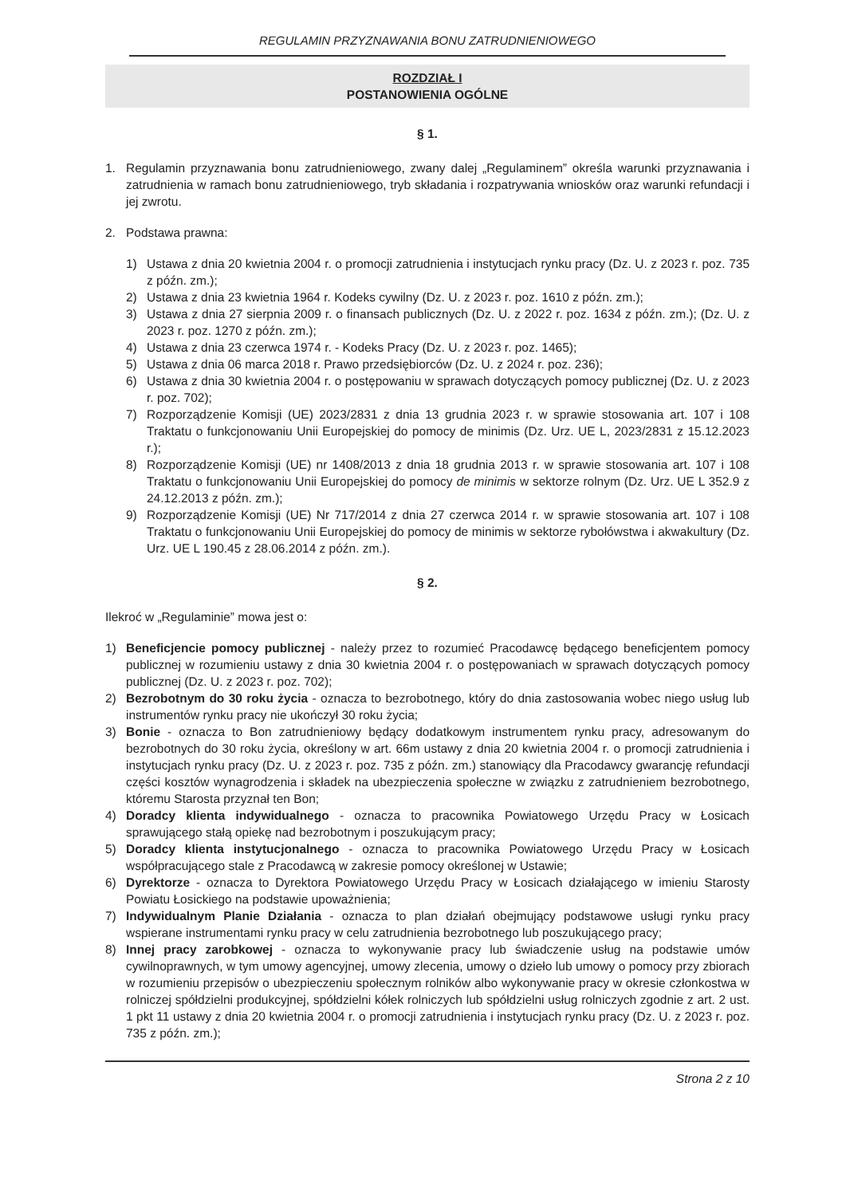REGULAMIN PRZYZNAWANIA BONU ZATRUDNIENIOWEGO
ROZDZIAŁ I
POSTANOWIENIA OGÓLNE
§ 1.
1. Regulamin przyznawania bonu zatrudnieniowego, zwany dalej „Regulaminem” określa warunki przyznawania i zatrudnienia w ramach bonu zatrudnieniowego, tryb składania i rozpatrywania wniosków oraz warunki refundacji i jej zwrotu.
2. Podstawa prawna:
1) Ustawa z dnia 20 kwietnia 2004 r. o promocji zatrudnienia i instytucjach rynku pracy (Dz. U. z 2023 r. poz. 735 z późn. zm.);
2) Ustawa z dnia 23 kwietnia 1964 r. Kodeks cywilny (Dz. U. z 2023 r. poz. 1610 z późn. zm.);
3) Ustawa z dnia 27 sierpnia 2009 r. o finansach publicznych (Dz. U. z 2022 r. poz. 1634 z późn. zm.); (Dz. U. z 2023 r. poz. 1270 z późn. zm.);
4) Ustawa z dnia 23 czerwca 1974 r. - Kodeks Pracy (Dz. U. z 2023 r. poz. 1465);
5) Ustawa z dnia 06 marca 2018 r. Prawo przedsiębiorców (Dz. U. z 2024 r. poz. 236);
6) Ustawa z dnia 30 kwietnia 2004 r. o postępowaniu w sprawach dotyczących pomocy publicznej (Dz. U. z 2023 r. poz. 702);
7) Rozporządzenie Komisji (UE) 2023/2831 z dnia 13 grudnia 2023 r. w sprawie stosowania art. 107 i 108 Traktatu o funkcjonowaniu Unii Europejskiej do pomocy de minimis (Dz. Urz. UE L, 2023/2831 z 15.12.2023 r.);
8) Rozporządzenie Komisji (UE) nr 1408/2013 z dnia 18 grudnia 2013 r. w sprawie stosowania art. 107 i 108 Traktatu o funkcjonowaniu Unii Europejskiej do pomocy de minimis w sektorze rolnym (Dz. Urz. UE L 352.9 z 24.12.2013 z późn. zm.);
9) Rozporządzenie Komisji (UE) Nr 717/2014 z dnia 27 czerwca 2014 r. w sprawie stosowania art. 107 i 108 Traktatu o funkcjonowaniu Unii Europejskiej do pomocy de minimis w sektorze rybołówstwa i akwakultury (Dz. Urz. UE L 190.45 z 28.06.2014 z późn. zm.).
§ 2.
Ilekroć w „Regulaminie” mowa jest o:
1) Beneficjencie pomocy publicznej - należy przez to rozumieć Pracodawcę będącego beneficjentem pomocy publicznej w rozumieniu ustawy z dnia 30 kwietnia 2004 r. o postępowaniach w sprawach dotyczących pomocy publicznej (Dz. U. z 2023 r. poz. 702);
2) Bezrobotnym do 30 roku życia - oznacza to bezrobotnego, który do dnia zastosowania wobec niego usług lub instrumentów rynku pracy nie ukończył 30 roku życia;
3) Bonie - oznacza to Bon zatrudnieniowy będący dodatkowym instrumentem rynku pracy, adresowanym do bezrobotnych do 30 roku życia, określony w art. 66m ustawy z dnia 20 kwietnia 2004 r. o promocji zatrudnienia i instytucjach rynku pracy (Dz. U. z 2023 r. poz. 735 z późn. zm.) stanowiący dla Pracodawcy gwarancję refundacji części kosztów wynagrodzenia i składek na ubezpieczenia społeczne w związku z zatrudnieniem bezrobotnego, któremu Starosta przyznał ten Bon;
4) Doradcy klienta indywidualnego - oznacza to pracownika Powiatowego Urzędu Pracy w Łosicach sprawującego stałą opiekę nad bezrobotnym i poszukującym pracy;
5) Doradcy klienta instytucjonalnego - oznacza to pracownika Powiatowego Urzędu Pracy w Łosicach współpracującego stale z Pracodawcą w zakresie pomocy określonej w Ustawie;
6) Dyrektorze - oznacza to Dyrektora Powiatowego Urzędu Pracy w Łosicach działającego w imieniu Starosty Powiatu Łosickiego na podstawie upoważnienia;
7) Indywidualnym Planie Działania - oznacza to plan działań obejmujący podstawowe usługi rynku pracy wspierane instrumentami rynku pracy w celu zatrudnienia bezrobotnego lub poszukującego pracy;
8) Innej pracy zarobkowej - oznacza to wykonywanie pracy lub świadczenie usług na podstawie umów cywilnoprawnych, w tym umowy agencyjnej, umowy zlecenia, umowy o dzieło lub umowy o pomocy przy zbiorach w rozumieniu przepisów o ubezpieczeniu społecznym rolników albo wykonywanie pracy w okresie członkostwa w rolniczej spółdzielni produkcyjnej, spółdzielni kółek rolniczych lub spółdzielni usług rolniczych zgodnie z art. 2 ust. 1 pkt 11 ustawy z dnia 20 kwietnia 2004 r. o promocji zatrudnienia i instytucjach rynku pracy (Dz. U. z 2023 r. poz. 735 z późn. zm.);
Strona 2 z 10